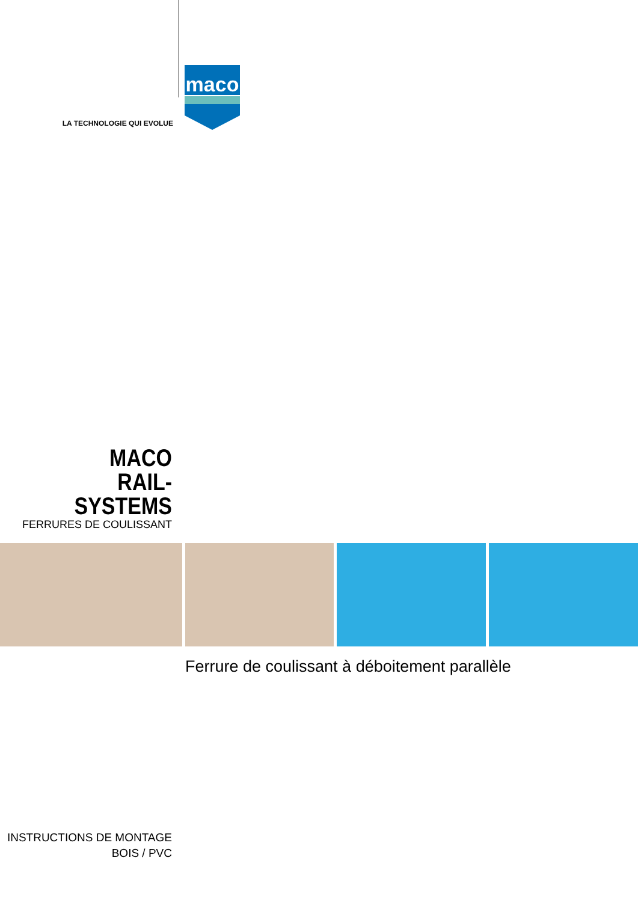LA TECHNOLOGIE QUI EVOLUE
maco
MACO
RAIL-SYSTEMS
FERRURES DE COULISSANT
Ferrure de coulissant à déboitement parallèle
INSTRUCTIONS DE MONTAGE
BOIS / PVC